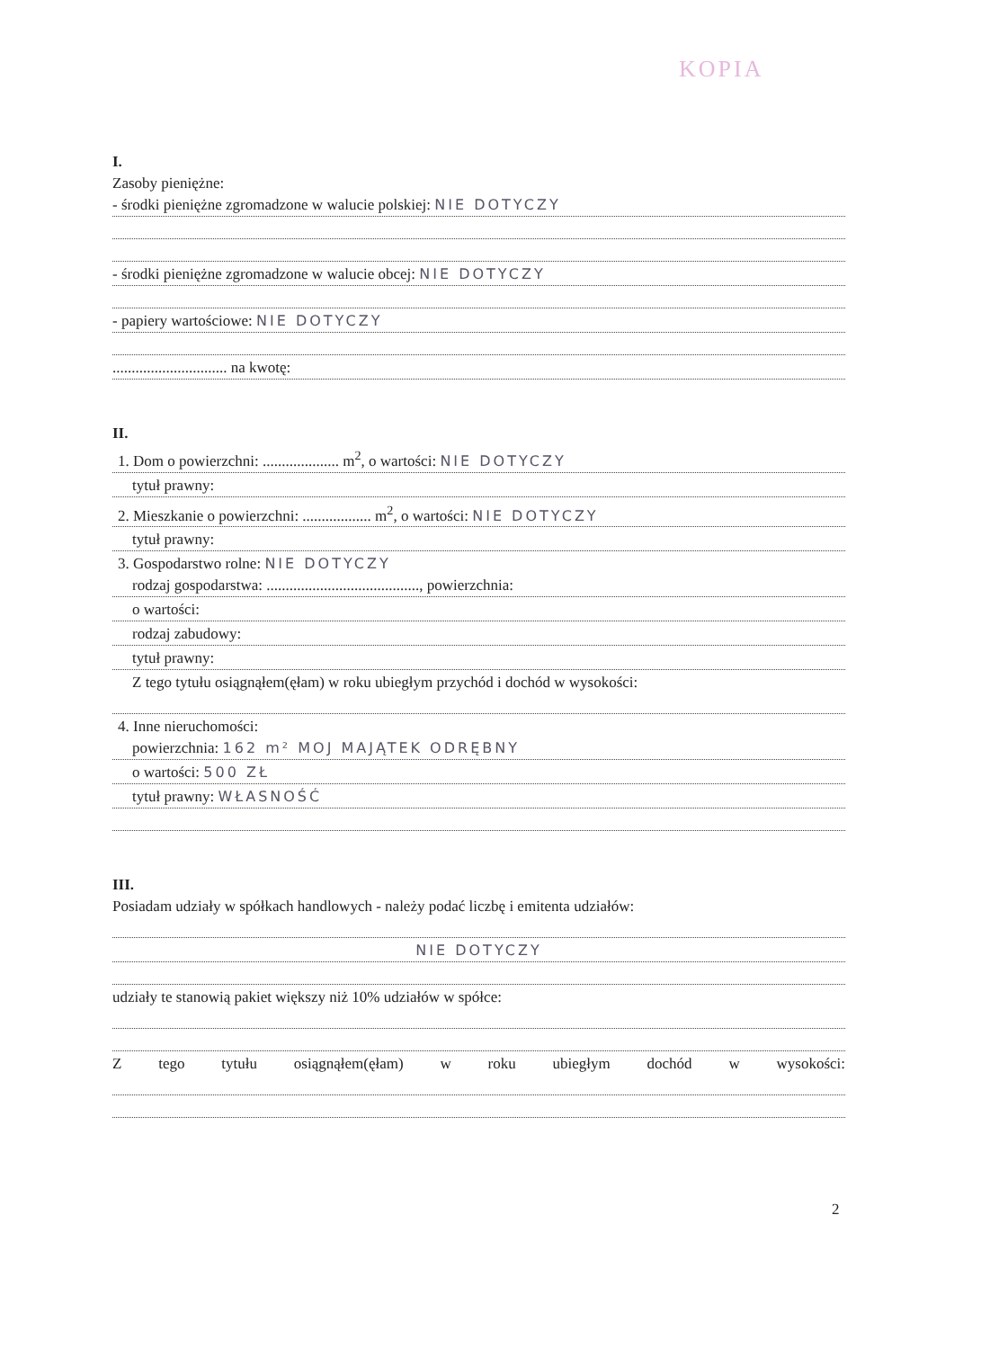KOPIA
I.
Zasoby pieniężne:
- środki pieniężne zgromadzone w walucie polskiej: NIE DOTYCZY
- środki pieniężne zgromadzone w walucie obcej: NIE DOTYCZY
- papiery wartościowe: NIE DOTYCZY
.............................. na kwotę:
II.
1. Dom o powierzchni: .................... m<sup>2</sup>, o wartości: NIE DOTYCZY
tytuł prawny:
2. Mieszkanie o powierzchni: .................. m<sup>2</sup>, o wartości: NIE DOTYCZY
tytuł prawny:
3. Gospodarstwo rolne: NIE DOTYCZY
rodzaj gospodarstwa: ........................................, powierzchnia:
o wartości:
rodzaj zabudowy:
tytuł prawny:
Z tego tytułu osiągnąłem(ęłam) w roku ubiegłym przychód i dochód w wysokości:
4. Inne nieruchomości:
powierzchnia: 162 m² MOJ MAJĄTEK ODRĘBNY
o wartości: 500 ZŁ
tytuł prawny: WŁASNOŚĆ
III.
Posiadam udziały w spółkach handlowych - należy podać liczbę i emitenta udziałów:
NIE DOTYCZY
udziały te stanowią pakiet większy niż 10% udziałów w spółce:
Z tego tytułu osiągnąłem(ęłam) w roku ubiegłym dochód w wysokości:
2